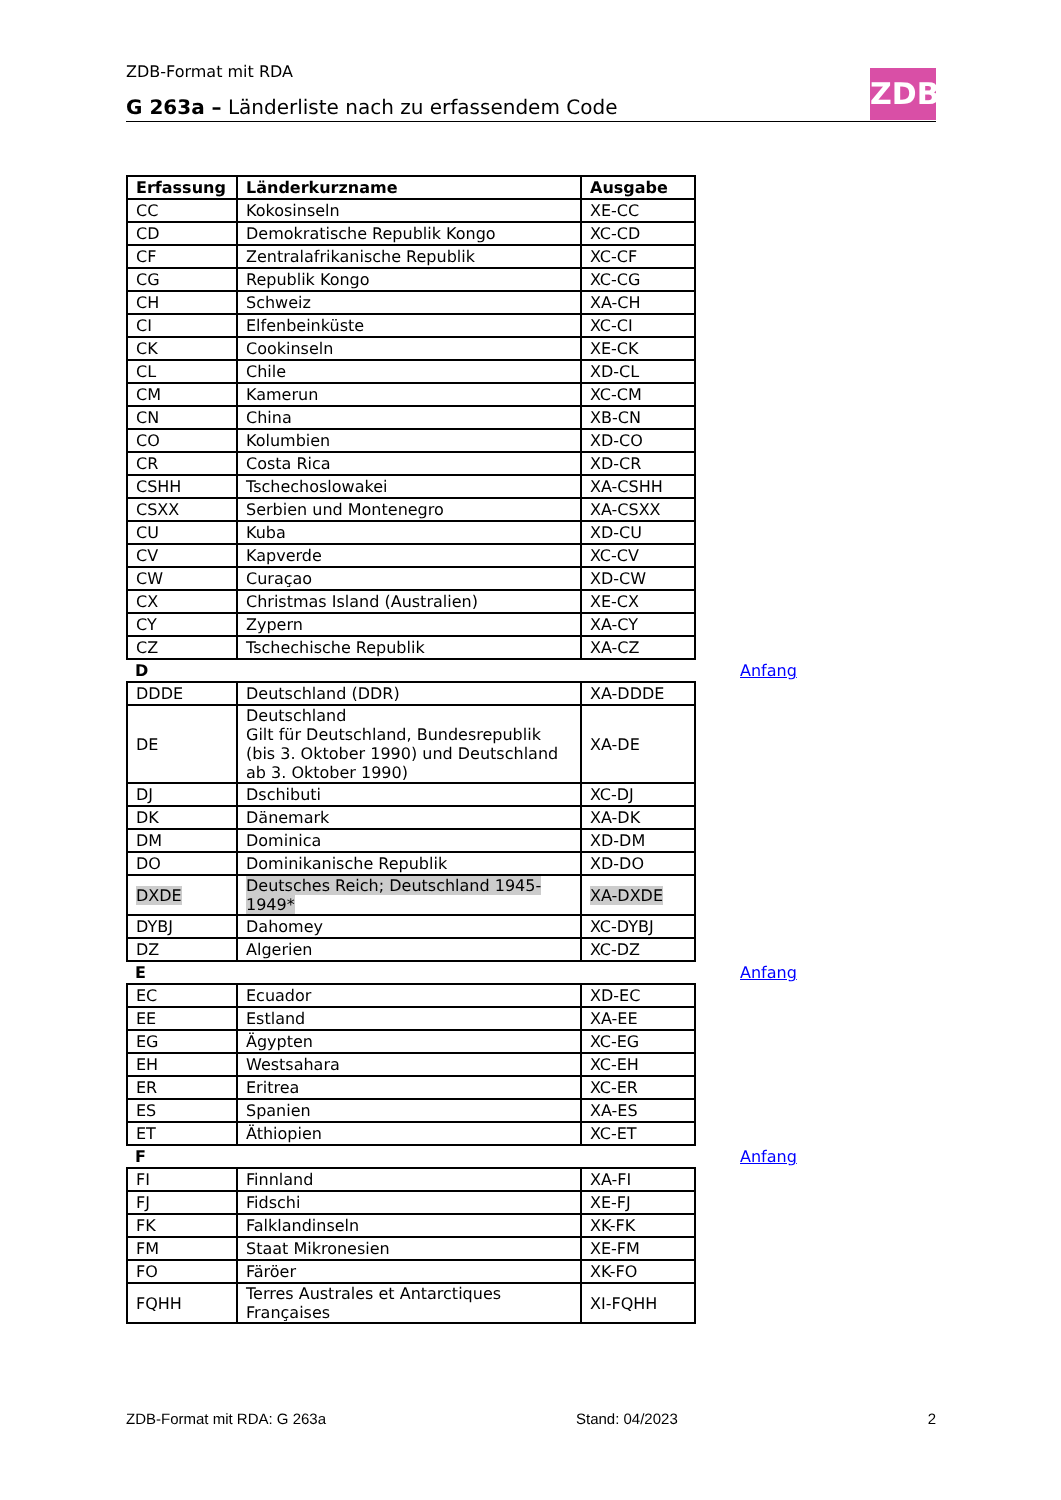ZDB-Format mit RDA
G 263a – Länderliste nach zu erfassendem Code
ZDB
| Erfassung | Länderkurzname | Ausgabe | |
| --- | --- | --- | --- |
| CC | Kokosinseln | XE-CC | |
| CD | Demokratische Republik Kongo | XC-CD | |
| CF | Zentralafrikanische Republik | XC-CF | |
| CG | Republik Kongo | XC-CG | |
| CH | Schweiz | XA-CH | |
| CI | Elfenbeinküste | XC-CI | |
| CK | Cookinseln | XE-CK | |
| CL | Chile | XD-CL | |
| CM | Kamerun | XC-CM | |
| CN | China | XB-CN | |
| CO | Kolumbien | XD-CO | |
| CR | Costa Rica | XD-CR | |
| CSHH | Tschechoslowakei | XA-CSHH | |
| CSXX | Serbien und Montenegro | XA-CSXX | |
| CU | Kuba | XD-CU | |
| CV | Kapverde | XC-CV | |
| CW | Curaçao | XD-CW | |
| CX | Christmas Island (Australien) | XE-CX | |
| CY | Zypern | XA-CY | |
| CZ | Tschechische Republik | XA-CZ | |
| D | | | Anfang |
| DDDE | Deutschland (DDR) | XA-DDDE | |
| DE | Deutschland Gilt für Deutschland, Bundesrepublik (bis 3. Oktober 1990) und Deutschland ab 3. Oktober 1990) | XA-DE | |
| DJ | Dschibuti | XC-DJ | |
| DK | Dänemark | XA-DK | |
| DM | Dominica | XD-DM | |
| DO | Dominikanische Republik | XD-DO | |
| DXDE | Deutsches Reich; Deutschland 1945-1949* | XA-DXDE | |
| DYBJ | Dahomey | XC-DYBJ | |
| DZ | Algerien | XC-DZ | |
| E | | | Anfang |
| EC | Ecuador | XD-EC | |
| EE | Estland | XA-EE | |
| EG | Ägypten | XC-EG | |
| EH | Westsahara | XC-EH | |
| ER | Eritrea | XC-ER | |
| ES | Spanien | XA-ES | |
| ET | Äthiopien | XC-ET | |
| F | | | Anfang |
| FI | Finnland | XA-FI | |
| FJ | Fidschi | XE-FJ | |
| FK | Falklandinseln | XK-FK | |
| FM | Staat Mikronesien | XE-FM | |
| FO | Färöer | XK-FO | |
| FQHH | Terres Australes et Antarctiques Françaises | XI-FQHH | |
ZDB-Format mit RDA: G 263a Stand: 04/2023 2